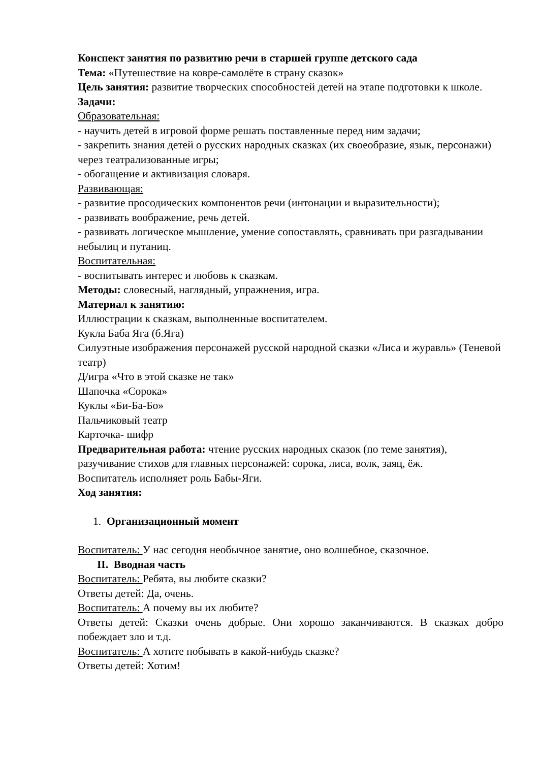Конспект занятия по развитию речи в старшей группе детского сада
Тема: «Путешествие на ковре-самолёте в страну сказок»
Цель занятия: развитие творческих способностей детей на этапе подготовки к школе.
Задачи:
Образовательная:
- научить детей в игровой форме решать поставленные перед ним задачи;
- закрепить знания детей о русских народных сказках (их своеобразие, язык, персонажи) через театрализованные игры;
- обогащение и активизация словаря.
Развивающая:
- развитие просодических компонентов речи (интонации и выразительности);
- развивать воображение, речь детей.
- развивать логическое мышление, умение сопоставлять, сравнивать при разгадывании небылиц и путаниц.
Воспитательная:
- воспитывать интерес и любовь к сказкам.
Методы: словесный, наглядный, упражнения, игра.
Материал к занятию:
Иллюстрации к сказкам, выполненные воспитателем.
Кукла Баба Яга (б.Яга)
Силуэтные изображения персонажей русской народной сказки «Лиса и журавль» (Теневой театр)
Д/игра «Что в этой сказке не так»
Шапочка «Сорока»
Куклы «Би-Ба-Бо»
Пальчиковый театр
Карточка- шифр
Предварительная работа: чтение русских народных сказок (по теме занятия), разучивание стихов для главных персонажей: сорока, лиса, волк, заяц, ёж.
Воспитатель исполняет роль Бабы-Яги.
Ход занятия:
1. Организационный момент
Воспитатель: У нас сегодня необычное занятие, оно волшебное, сказочное.
II. Вводная часть
Воспитатель: Ребята, вы любите сказки?
Ответы детей: Да, очень.
Воспитатель: А почему вы их любите?
Ответы детей: Сказки очень добрые. Они хорошо заканчиваются. В сказках добро побеждает зло и т.д.
Воспитатель: А хотите побывать в какой-нибудь сказке?
Ответы детей: Хотим!